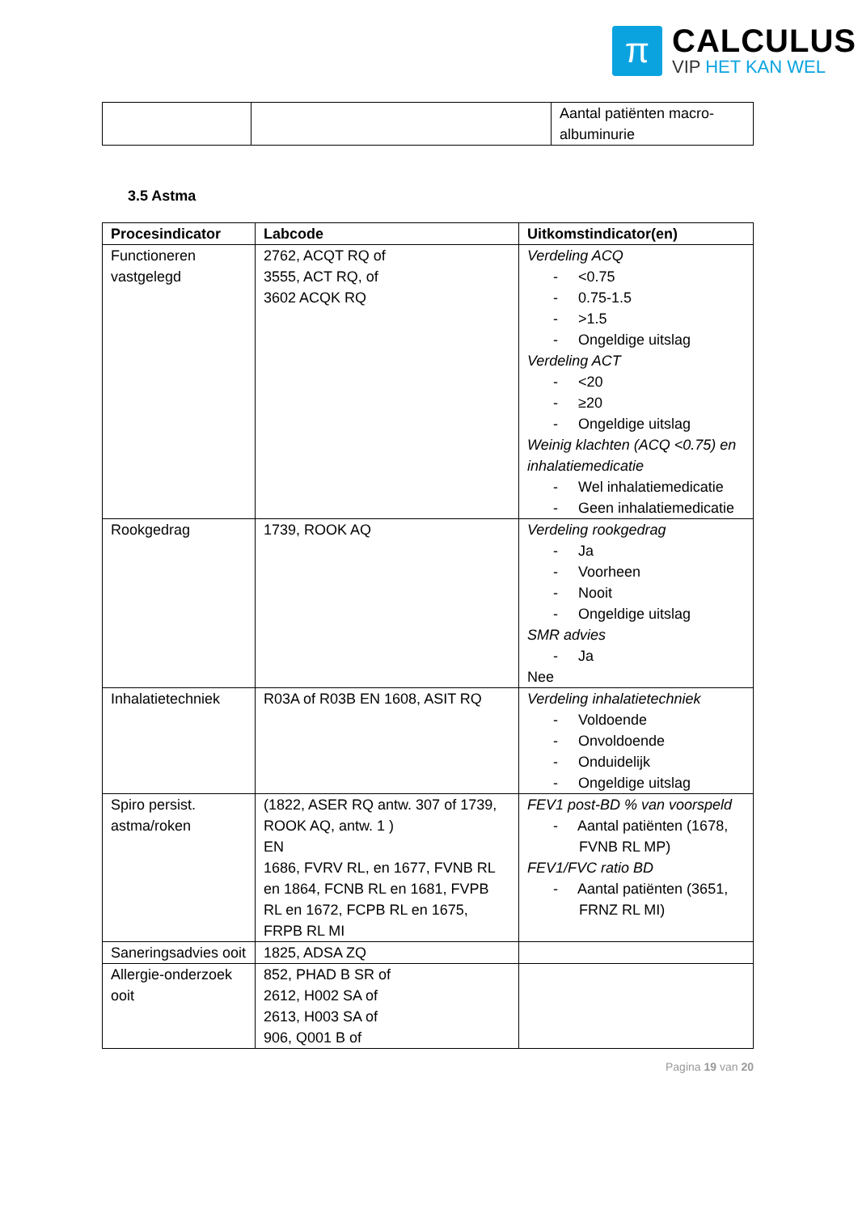π
CALCULUS
VIP HET KAN WEL
| | | Aantal patiënten macro-albuminurie |
3.5 Astma
| Procesindicator | Labcode | Uitkomstindicator(en) |
| --- | --- | --- |
| Functioneren vastgelegd | 2762, ACQT RQ of 3555, ACT RQ, of 3602 ACQK RQ | Verdeling ACQ - <0.75 - 0.75-1.5 - >1.5 - Ongeldige uitslag Verdeling ACT - <20 - ≥20 - Ongeldige uitslag Weinig klachten (ACQ <0.75) en inhalatiemedicatie - Wel inhalatiemedicatie - Geen inhalatiemedicatie |
| Rookgedrag | 1739, ROOK AQ | Verdeling rookgedrag - Ja - Voorheen - Nooit - Ongeldige uitslag SMR advies - Ja Nee |
| Inhalatietechniek | R03A of R03B EN 1608, ASIT RQ | Verdeling inhalatietechniek - Voldoende - Onvoldoende - Onduidelijk - Ongeldige uitslag |
| Spiro persist. astma/roken | (1822, ASER RQ antw. 307 of 1739, ROOK AQ, antw. 1 ) EN 1686, FVRV RL, en 1677, FVNB RL en 1864, FCNB RL en 1681, FVPB RL en 1672, FCPB RL en 1675, FRPB RL MI | FEV1 post-BD % van voorspeld - Aantal patiënten (1678, FVNB RL MP) FEV1/FVC ratio BD - Aantal patiënten (3651, FRNZ RL MI) |
| Saneringsadvies ooit | 1825, ADSA ZQ | |
| Allergie-onderzoek ooit | 852, PHAD B SR of 2612, H002 SA of 2613, H003 SA of 906, Q001 B of | |
Pagina 19 van 20